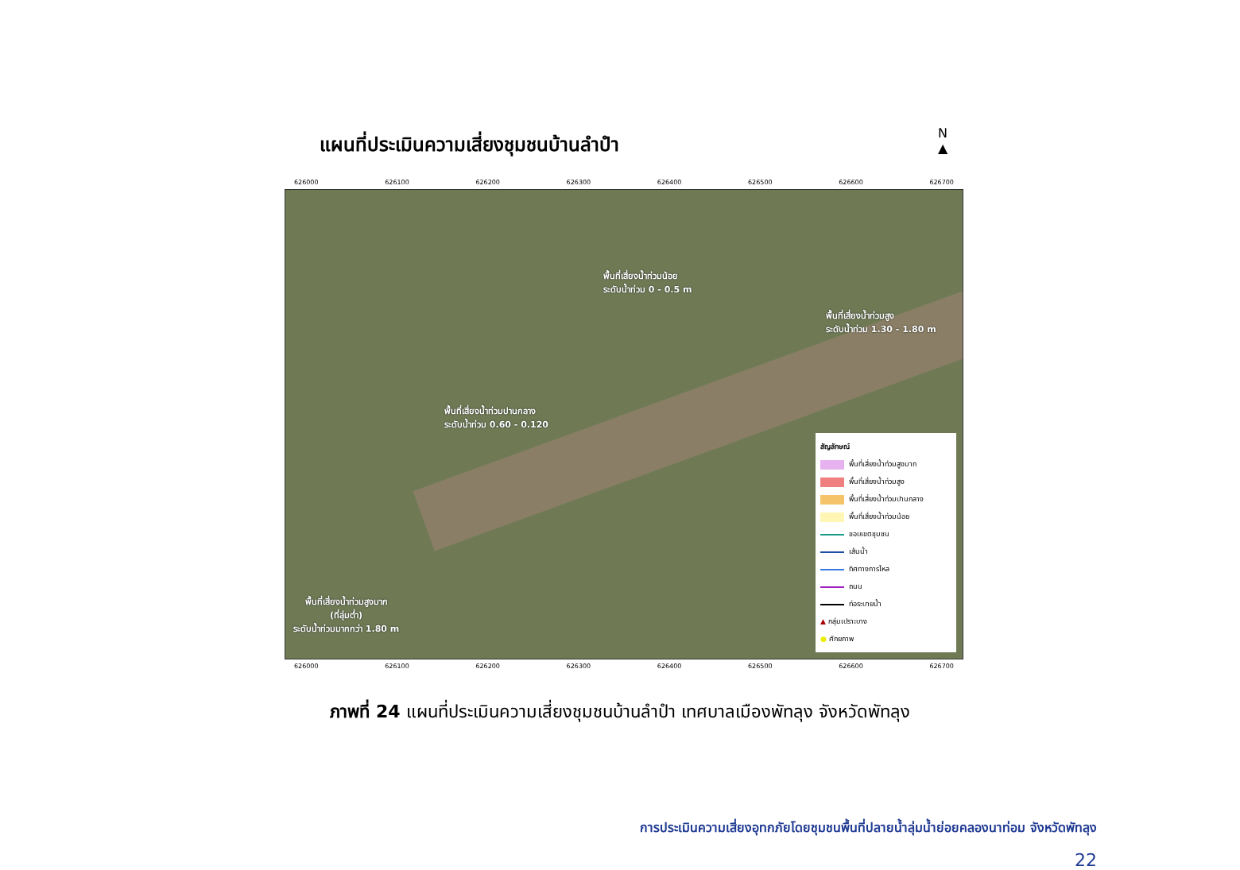แผนที่ประเมินความเสี่ยงชุมชนบ้านลำปำ
N
▲
626000 626100 626200 626300 626400 626500 626600 626700
พื้นที่เสี่ยงน้ำท่วมน้อย
ระดับน้ำท่วม 0 - 0.5 m
พื้นที่เสี่ยงน้ำท่วมสูง
ระดับน้ำท่วม 1.30 - 1.80 m
พื้นที่เสี่ยงน้ำท่วมปานกลาง
ระดับน้ำท่วม 0.60 - 0.120
พื้นที่เสี่ยงน้ำท่วมสูงมาก
(ที่ลุ่มต่ำ)
ระดับน้ำท่วมมากกว่า 1.80 m
สัญลักษณ์
พื้นที่เสี่ยงน้ำท่วมสูงมาก
พื้นที่เสี่ยงน้ำท่วมสูง
พื้นที่เสี่ยงน้ำท่วมปานกลาง
พื้นที่เสี่ยงน้ำท่วมน้อย
ขอบเขตชุมชน
เส้นน้ำ
ทิศทางการไหล
ถนน
ท่อระบายน้ำ
▲ กลุ่มเปราะบาง
● ศักยภาพ
626000 626100 626200 626300 626400 626500 626600 626700
ภาพที่ 24 แผนที่ประเมินความเสี่ยงชุมชนบ้านลำปำ เทศบาลเมืองพัทลุง จังหวัดพัทลุง
การประเมินความเสี่ยงอุทกภัยโดยชุมชนพื้นที่ปลายน้ำลุ่มน้ำย่อยคลองนาท่อม จังหวัดพัทลุง
22